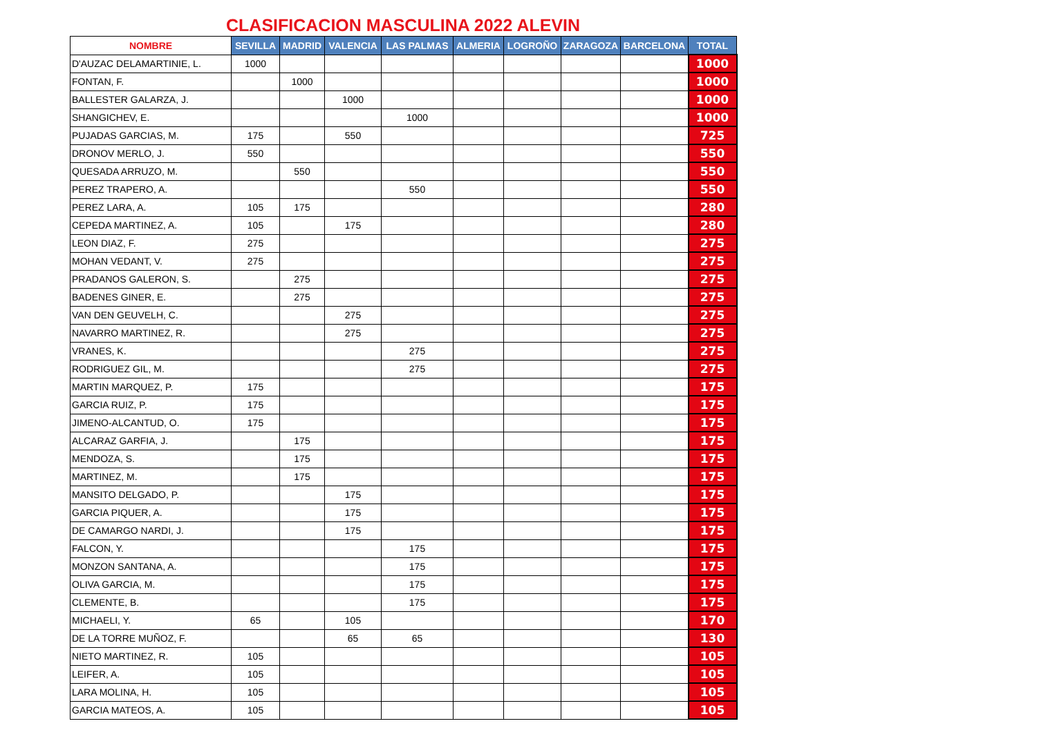CLASIFICACION MASCULINA 2022 ALEVIN
| NOMBRE | SEVILLA | MADRID | VALENCIA | LAS PALMAS | ALMERIA | LOGROÑO | ZARAGOZA | BARCELONA | TOTAL |
| --- | --- | --- | --- | --- | --- | --- | --- | --- | --- |
| D'AUZAC DELAMARTINIE, L. | 1000 | | | | | | | | 1000 |
| FONTAN, F. | | 1000 | | | | | | | 1000 |
| BALLESTER GALARZA, J. | | | 1000 | | | | | | 1000 |
| SHANGICHEV, E. | | | | 1000 | | | | | 1000 |
| PUJADAS GARCIAS, M. | 175 | | 550 | | | | | | 725 |
| DRONOV MERLO, J. | 550 | | | | | | | | 550 |
| QUESADA ARRUZO, M. | | 550 | | | | | | | 550 |
| PEREZ TRAPERO, A. | | | | 550 | | | | | 550 |
| PEREZ LARA, A. | 105 | 175 | | | | | | | 280 |
| CEPEDA MARTINEZ, A. | 105 | | 175 | | | | | | 280 |
| LEON DIAZ, F. | 275 | | | | | | | | 275 |
| MOHAN VEDANT, V. | 275 | | | | | | | | 275 |
| PRADANOS GALERON, S. | | 275 | | | | | | | 275 |
| BADENES GINER, E. | | 275 | | | | | | | 275 |
| VAN DEN GEUVELH, C. | | | 275 | | | | | | 275 |
| NAVARRO MARTINEZ, R. | | | 275 | | | | | | 275 |
| VRANES, K. | | | | 275 | | | | | 275 |
| RODRIGUEZ GIL, M. | | | | 275 | | | | | 275 |
| MARTIN MARQUEZ, P. | 175 | | | | | | | | 175 |
| GARCIA RUIZ, P. | 175 | | | | | | | | 175 |
| JIMENO-ALCANTUD, O. | 175 | | | | | | | | 175 |
| ALCARAZ GARFIA, J. | | 175 | | | | | | | 175 |
| MENDOZA, S. | | 175 | | | | | | | 175 |
| MARTINEZ, M. | | 175 | | | | | | | 175 |
| MANSITO DELGADO, P. | | | 175 | | | | | | 175 |
| GARCIA PIQUER, A. | | | 175 | | | | | | 175 |
| DE CAMARGO NARDI, J. | | | 175 | | | | | | 175 |
| FALCON, Y. | | | | 175 | | | | | 175 |
| MONZON SANTANA, A. | | | | 175 | | | | | 175 |
| OLIVA GARCIA, M. | | | | 175 | | | | | 175 |
| CLEMENTE, B. | | | | 175 | | | | | 175 |
| MICHAELI, Y. | 65 | | 105 | | | | | | 170 |
| DE LA TORRE MUÑOZ, F. | | | 65 | 65 | | | | | 130 |
| NIETO MARTINEZ, R. | 105 | | | | | | | | 105 |
| LEIFER, A. | 105 | | | | | | | | 105 |
| LARA MOLINA, H. | 105 | | | | | | | | 105 |
| GARCIA MATEOS, A. | 105 | | | | | | | | 105 |